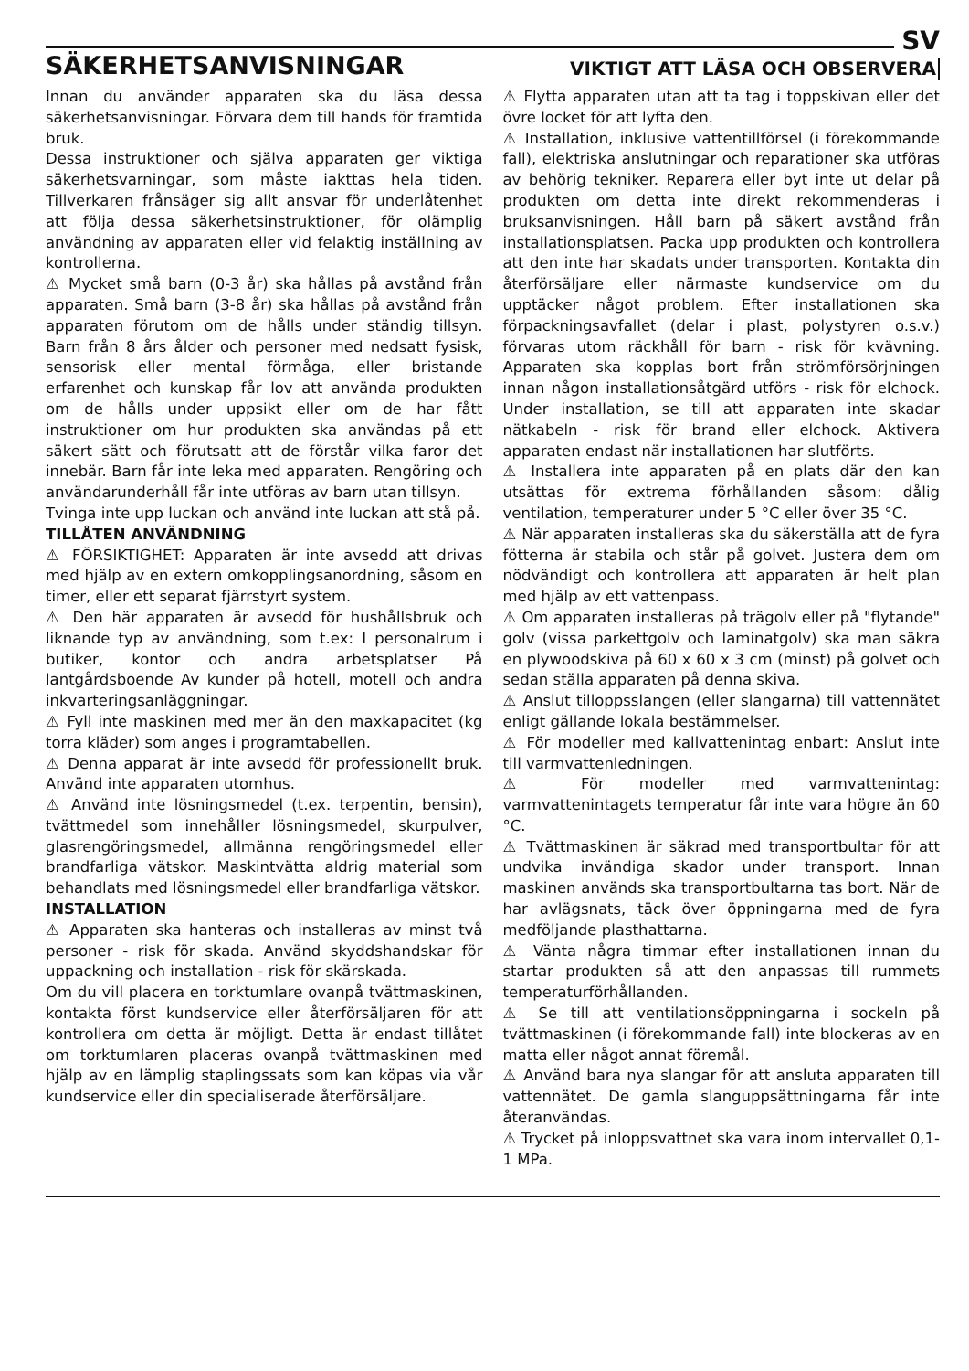SV
SÄKERHETSANVISNINGAR
VIKTIGT ATT LÄSA OCH OBSERVERA
Innan du använder apparaten ska du läsa dessa säkerhetsanvisningar. Förvara dem till hands för framtida bruk.
Dessa instruktioner och själva apparaten ger viktiga säkerhetsvarningar, som måste iakttas hela tiden. Tillverkaren frånsäger sig allt ansvar för underlåtenhet att följa dessa säkerhetsinstruktioner, för olämplig användning av apparaten eller vid felaktig inställning av kontrollerna.
⚠ Mycket små barn (0-3 år) ska hållas på avstånd från apparaten. Små barn (3-8 år) ska hållas på avstånd från apparaten förutom om de hålls under ständig tillsyn. Barn från 8 års ålder och personer med nedsatt fysisk, sensorisk eller mental förmåga, eller bristande erfarenhet och kunskap får lov att använda produkten om de hålls under uppsikt eller om de har fått instruktioner om hur produkten ska användas på ett säkert sätt och förutsatt att de förstår vilka faror det innebär. Barn får inte leka med apparaten. Rengöring och användarunderhåll får inte utföras av barn utan tillsyn.
Tvinga inte upp luckan och använd inte luckan att stå på.
TILLÅTEN ANVÄNDNING
⚠ FÖRSIKTIGHET: Apparaten är inte avsedd att drivas med hjälp av en extern omkopplingsanordning, såsom en timer, eller ett separat fjärrstyrt system.
⚠ Den här apparaten är avsedd för hushållsbruk och liknande typ av användning, som t.ex: I personalrum i butiker, kontor och andra arbetsplatser På lantgårdsboende Av kunder på hotell, motell och andra inkvarteringsanläggningar.
⚠ Fyll inte maskinen med mer än den maxkapacitet (kg torra kläder) som anges i programtabellen.
⚠ Denna apparat är inte avsedd för professionellt bruk. Använd inte apparaten utomhus.
⚠ Använd inte lösningsmedel (t.ex. terpentin, bensin), tvättmedel som innehåller lösningsmedel, skurpulver, glasrengöringsmedel, allmänna rengöringsmedel eller brandfarliga vätskor. Maskintvätta aldrig material som behandlats med lösningsmedel eller brandfarliga vätskor.
INSTALLATION
⚠ Apparaten ska hanteras och installeras av minst två personer - risk för skada. Använd skyddshandskar för uppackning och installation - risk för skärskada.
Om du vill placera en torktumlare ovanpå tvättmaskinen, kontakta först kundservice eller återförsäljaren för att kontrollera om detta är möjligt. Detta är endast tillåtet om torktumlaren placeras ovanpå tvättmaskinen med hjälp av en lämplig staplingssats som kan köpas via vår kundservice eller din specialiserade återförsäljare.
⚠ Flytta apparaten utan att ta tag i toppskivan eller det övre locket för att lyfta den.
⚠ Installation, inklusive vattentillförsel (i förekommande fall), elektriska anslutningar och reparationer ska utföras av behörig tekniker. Reparera eller byt inte ut delar på produkten om detta inte direkt rekommenderas i bruksanvisningen. Håll barn på säkert avstånd från installationsplatsen. Packa upp produkten och kontrollera att den inte har skadats under transporten. Kontakta din återförsäljare eller närmaste kundservice om du upptäcker något problem. Efter installationen ska förpackningsavfallet (delar i plast, polystyren o.s.v.) förvaras utom räckhåll för barn - risk för kvävning. Apparaten ska kopplas bort från strömförsörjningen innan någon installationsåtgärd utförs - risk för elchock. Under installation, se till att apparaten inte skadar nätkabeln - risk för brand eller elchock. Aktivera apparaten endast när installationen har slutförts.
⚠ Installera inte apparaten på en plats där den kan utsättas för extrema förhållanden såsom: dålig ventilation, temperaturer under 5 °C eller över 35 °C.
⚠ När apparaten installeras ska du säkerställa att de fyra fötterna är stabila och står på golvet. Justera dem om nödvändigt och kontrollera att apparaten är helt plan med hjälp av ett vattenpass.
⚠ Om apparaten installeras på trägolv eller på "flytande" golv (vissa parkettgolv och laminatgolv) ska man säkra en plywoodskiva på 60 x 60 x 3 cm (minst) på golvet och sedan ställa apparaten på denna skiva.
⚠ Anslut tilloppsslangen (eller slangarna) till vattennätet enligt gällande lokala bestämmelser.
⚠ För modeller med kallvattenintag enbart: Anslut inte till varmvattenledningen.
⚠ För modeller med varmvattenintag: varmvattenintagets temperatur får inte vara högre än 60 °C.
⚠ Tvättmaskinen är säkrad med transportbultar för att undvika invändiga skador under transport. Innan maskinen används ska transportbultarna tas bort. När de har avlägsnats, täck över öppningarna med de fyra medföljande plasthattarna.
⚠ Vänta några timmar efter installationen innan du startar produkten så att den anpassas till rummets temperaturförhållanden.
⚠ Se till att ventilationsöppningarna i sockeln på tvättmaskinen (i förekommande fall) inte blockeras av en matta eller något annat föremål.
⚠ Använd bara nya slangar för att ansluta apparaten till vattennätet. De gamla slanguppsättningarna får inte återanvändas.
⚠ Trycket på inloppsvattnet ska vara inom intervallet 0,1-1 MPa.